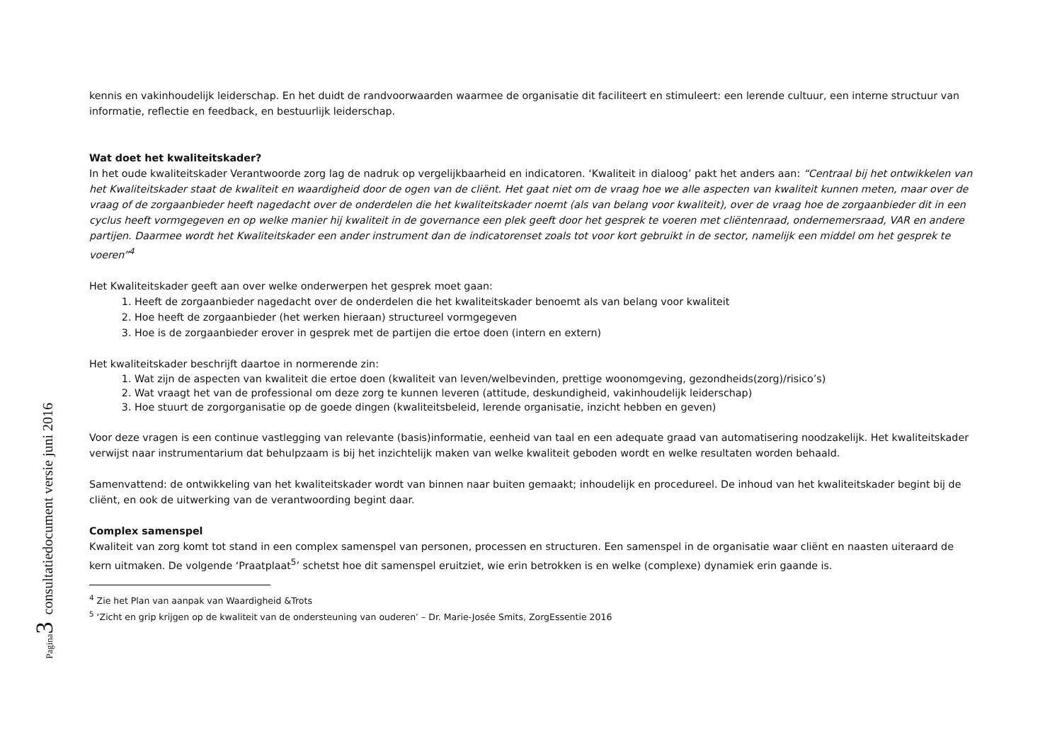Pagina 3 consultatiedocument versie juni 2016
kennis en vakinhoudelijk leiderschap. En het duidt de randvoorwaarden waarmee de organisatie dit faciliteert en stimuleert: een lerende cultuur, een interne structuur van informatie, reflectie en feedback, en bestuurlijk leiderschap.
Wat doet het kwaliteitskader?
In het oude kwaliteitskader Verantwoorde zorg lag de nadruk op vergelijkbaarheid en indicatoren. ‘Kwaliteit in dialoog’ pakt het anders aan: “Centraal bij het ontwikkelen van het Kwaliteitskader staat de kwaliteit en waardigheid door de ogen van de cliënt. Het gaat niet om de vraag hoe we alle aspecten van kwaliteit kunnen meten, maar over de vraag of de zorgaanbieder heeft nagedacht over de onderdelen die het kwaliteitskader noemt (als van belang voor kwaliteit), over de vraag hoe de zorgaanbieder dit in een cyclus heeft vormgegeven en op welke manier hij kwaliteit in de governance een plek geeft door het gesprek te voeren met cliëntenraad, ondernemersraad, VAR en andere partijen. Daarmee wordt het Kwaliteitskader een ander instrument dan de indicatorenset zoals tot voor kort gebruikt in de sector, namelijk een middel om het gesprek te voeren”<sup>4</sup>
Het Kwaliteitskader geeft aan over welke onderwerpen het gesprek moet gaan:
1. Heeft de zorgaanbieder nagedacht over de onderdelen die het kwaliteitskader benoemt als van belang voor kwaliteit
2. Hoe heeft de zorgaanbieder (het werken hieraan) structureel vormgegeven
3. Hoe is de zorgaanbieder erover in gesprek met de partijen die ertoe doen (intern en extern)
Het kwaliteitskader beschrijft daartoe in normerende zin:
1. Wat zijn de aspecten van kwaliteit die ertoe doen (kwaliteit van leven/welbevinden, prettige woonomgeving, gezondheids(zorg)/risico’s)
2. Wat vraagt het van de professional om deze zorg te kunnen leveren (attitude, deskundigheid, vakinhoudelijk leiderschap)
3. Hoe stuurt de zorgorganisatie op de goede dingen (kwaliteitsbeleid, lerende organisatie, inzicht hebben en geven)
Voor deze vragen is een continue vastlegging van relevante (basis)informatie, eenheid van taal en een adequate graad van automatisering noodzakelijk. Het kwaliteitskader verwijst naar instrumentarium dat behulpzaam is bij het inzichtelijk maken van welke kwaliteit geboden wordt en welke resultaten worden behaald.
Samenvattend: de ontwikkeling van het kwaliteitskader wordt van binnen naar buiten gemaakt; inhoudelijk en procedureel. De inhoud van het kwaliteitskader begint bij de cliënt, en ook de uitwerking van de verantwoording begint daar.
Complex samenspel
Kwaliteit van zorg komt tot stand in een complex samenspel van personen, processen en structuren. Een samenspel in de organisatie waar cliënt en naasten uiteraard de kern uitmaken. De volgende ‘Praatplaat<sup>5</sup>’ schetst hoe dit samenspel eruitziet, wie erin betrokken is en welke (complexe) dynamiek erin gaande is.
<sup>4</sup> Zie het Plan van aanpak van Waardigheid &Trots
<sup>5</sup> ‘Zicht en grip krijgen op de kwaliteit van de ondersteuning van ouderen’ – Dr. Marie-Josée Smits, ZorgEssentie 2016